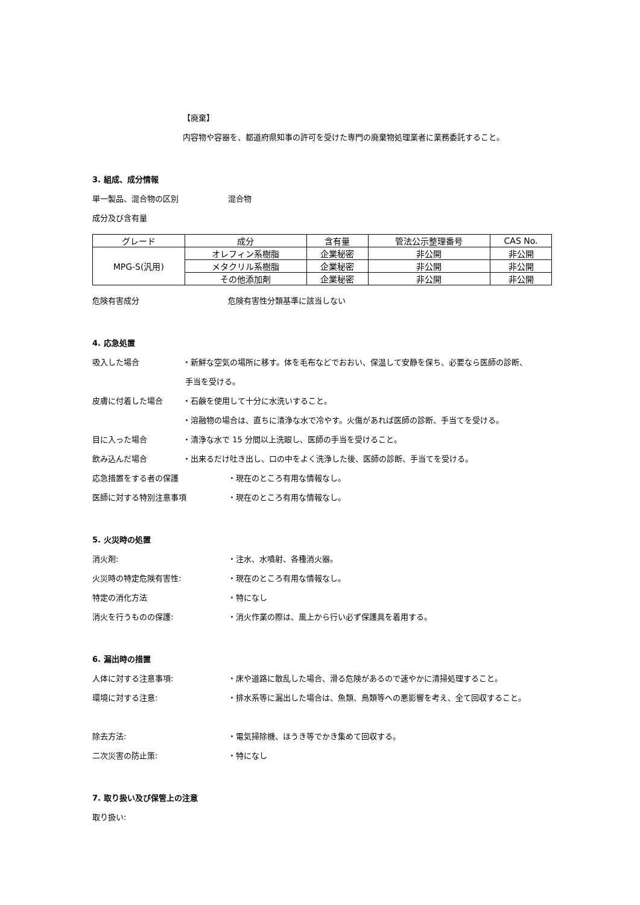【廃棄】
内容物や容器を、都道府県知事の許可を受けた専門の廃棄物処理業者に業務委託すること。
3. 組成、成分情報
単一製品、混合物の区別 混合物
成分及び含有量
| グレード | 成分 | 含有量 | 管法公示整理番号 | CAS No. |
| --- | --- | --- | --- | --- |
| MPG-S(汎用) | オレフィン系樹脂 | 企業秘密 | 非公開 | 非公開 |
| | メタクリル系樹脂 | 企業秘密 | 非公開 | 非公開 |
| | その他添加剤 | 企業秘密 | 非公開 | 非公開 |
危険有害成分 危険有害性分類基準に該当しない
4. 応急処置
吸入した場合 ・新鮮な空気の場所に移す。体を毛布などでおおい、保温して安静を保ち、必要なら医師の診断、
手当を受ける。
皮膚に付着した場合 ・石鹸を使用して十分に水洗いすること。
・溶融物の場合は、直ちに清浄な水で冷やす。火傷があれば医師の診断、手当てを受ける。
目に入った場合 ・清浄な水で 15 分間以上洗眼し、医師の手当を受けること。
飲み込んだ場合 ・出来るだけ吐き出し、口の中をよく洗浄した後、医師の診断、手当てを受ける。
応急措置をする者の保護 ・現在のところ有用な情報なし。
医師に対する特別注意事項 ・現在のところ有用な情報なし。
5. 火災時の処置
消火剤: ・注水、水噴射、各種消火器。
火災時の特定危険有害性: ・現在のところ有用な情報なし。
特定の消化方法 ・特になし
消火を行うものの保護: ・消火作業の際は、風上から行い必ず保護具を着用する。
6. 漏出時の措置
人体に対する注意事項: ・床や道路に散乱した場合、滑る危険があるので速やかに清掃処理すること。
環境に対する注意: ・排水系等に漏出した場合は、魚類、鳥類等への悪影響を考え、全て回収すること。
除去方法: ・電気掃除機、ほうき等でかき集めて回収する。
二次災害の防止策: ・特になし
7. 取り扱い及び保管上の注意
取り扱い: